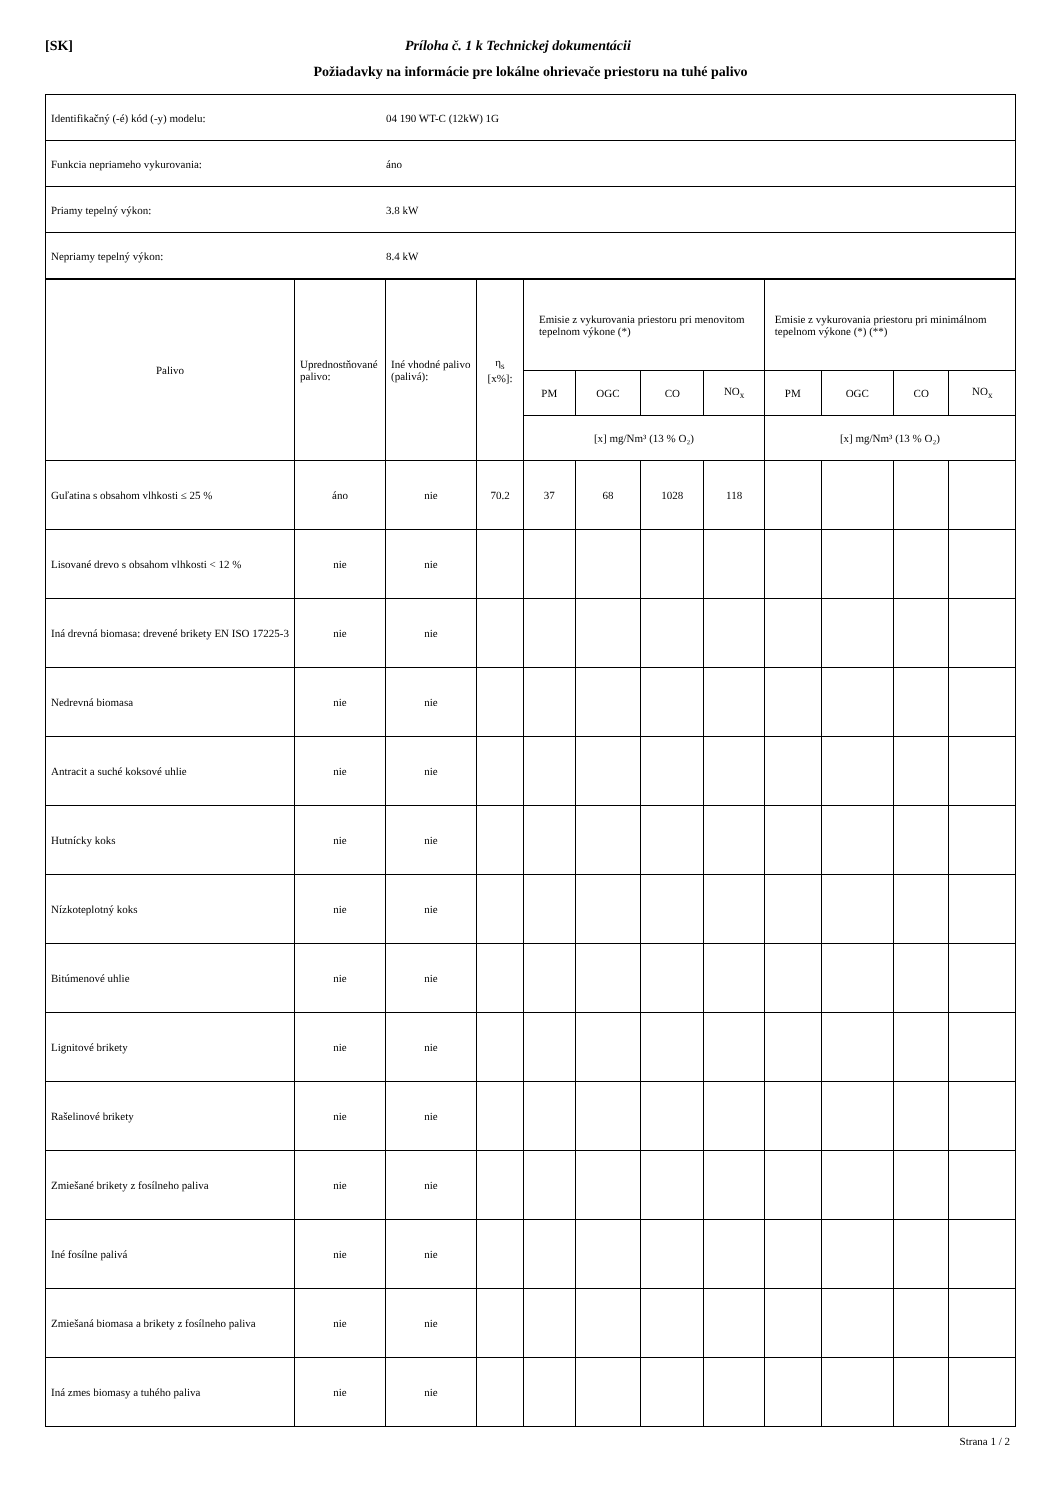[SK] Príloha č. 1 k Technickej dokumentácii
Požiadavky na informácie pre lokálne ohrievače priestoru na tuhé palivo
| Identifikačný (-é) kód (-y) modelu: | 04 190 WT-C (12kW) 1G |
| Funkcia nepriameho vykurovania: | áno |
| Priamy tepelný výkon: | 3.8 kW |
| Nepriamy tepelný výkon: | 8.4 kW |
| Palivo | Upred­nostňované palivo: | Iné vhodné palivo (palivá): | η<sub>s</sub> [x%]: | Emisie z vykurovania priestoru pri menovitom tepelnom výkone (*) | | | | Emisie z vykurovania priestoru pri minimálnom tepelnom výkone (*) (**) | | | |
| --- | --- | --- | --- | --- | --- | --- | --- | --- | --- | --- | --- |
| | | | | PM | OGC | CO | NO<sub>x</sub> | PM | OGC | CO | NO<sub>x</sub> |
| | | | | [x] mg/Nm³ (13 % O₂) | | | | [x] mg/Nm³ (13 % O₂) | | | |
| Guľatina s obsahom vlhkosti ≤ 25 % | áno | nie | 70.2 | 37 | 68 | 1028 | 118 | | | | |
| Lisované drevo s obsahom vlhkosti < 12 % | nie | nie | | | | | | | | | |
| Iná drevná biomasa: drevené brikety EN ISO 17225-3 | nie | nie | | | | | | | | | |
| Nedrevná biomasa | nie | nie | | | | | | | | | |
| Antracit a suché koksové uhlie | nie | nie | | | | | | | | | |
| Hutnícky koks | nie | nie | | | | | | | | | |
| Nízkoteplotný koks | nie | nie | | | | | | | | | |
| Bitúmenové uhlie | nie | nie | | | | | | | | | |
| Lignitové brikety | nie | nie | | | | | | | | | |
| Rašelinové brikety | nie | nie | | | | | | | | | |
| Zmiešané brikety z fosílneho paliva | nie | nie | | | | | | | | | |
| Iné fosílne palivá | nie | nie | | | | | | | | | |
| Zmiešaná biomasa a brikety z fosílneho paliva | nie | nie | | | | | | | | | |
| Iná zmes biomasy a tuhého paliva | nie | nie | | | | | | | | | |
Strana 1 / 2